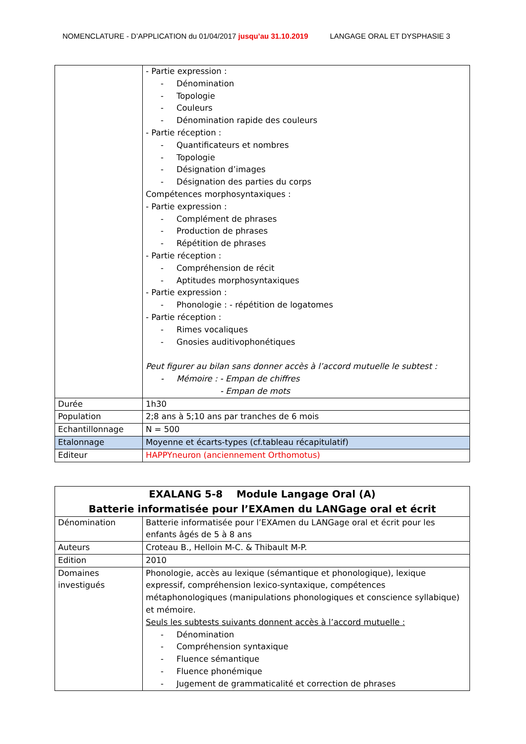NOMENCLATURE - D’APPLICATION du 01/04/2017 jusqu’au 31.10.2019 LANGAGE ORAL ET DYSPHASIE 3
| | - Partie expression : - Dénomination - Topologie - Couleurs - Dénomination rapide des couleurs - Partie réception : - Quantificateurs et nombres - Topologie - Désignation d’images - Désignation des parties du corps Compétences morphosyntaxiques : - Partie expression : - Complément de phrases - Production de phrases - Répétition de phrases - Partie réception : - Compréhension de récit - Aptitudes morphosyntaxiques - Partie expression : - Phonologie : - répétition de logatomes - Partie réception : - Rimes vocaliques - Gnosies auditivophonétiques Peut figurer au bilan sans donner accès à l’accord mutuelle le subtest : - Mémoire : - Empan de chiffres - Empan de mots |
| Durée | 1h30 |
| Population | 2;8 ans à 5;10 ans par tranches de 6 mois |
| Echantillonnage | N = 500 |
| Etalonnage | Moyenne et écarts-types (cf.tableau récapitulatif) |
| Editeur | HAPPYneuron (anciennement Orthomotus) |
| EXALANG 5-8 Module Langage Oral (A) Batterie informatisée pour l’EXAmen du LANGage oral et écrit | |
| Dénomination | Batterie informatisée pour l’EXAmen du LANGage oral et écrit pour les enfants âgés de 5 à 8 ans |
| Auteurs | Croteau B., Helloin M-C. & Thibault M-P. |
| Edition | 2010 |
| Domaines investigués | Phonologie, accès au lexique (sémantique et phonologique), lexique expressif, compréhension lexico-syntaxique, compétences métaphonologiques (manipulations phonologiques et conscience syllabique) et mémoire. Seuls les subtests suivants donnent accès à l’accord mutuelle : - Dénomination - Compréhension syntaxique - Fluence sémantique - Fluence phonémique - Jugement de grammaticalité et correction de phrases |